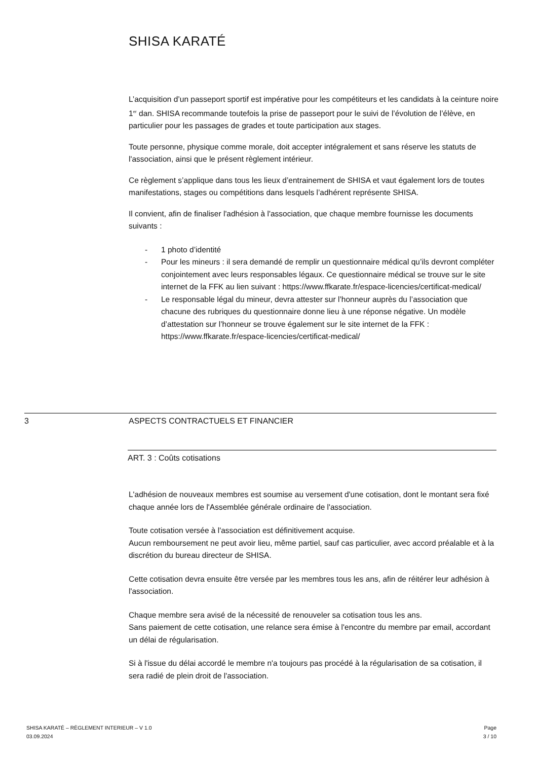SHISA KARATÉ
L’acquisition d’un passeport sportif est impérative pour les compétiteurs et les candidats à la ceinture noire 1<sup>er</sup> dan. SHISA recommande toutefois la prise de passeport pour le suivi de l’évolution de l’élève, en particulier pour les passages de grades et toute participation aux stages.
Toute personne, physique comme morale, doit accepter intégralement et sans réserve les statuts de l'association, ainsi que le présent règlement intérieur.
Ce règlement s’applique dans tous les lieux d’entrainement de SHISA et vaut également lors de toutes manifestations, stages ou compétitions dans lesquels l’adhérent représente SHISA.
Il convient, afin de finaliser l'adhésion à l'association, que chaque membre fournisse les documents suivants :
- 1 photo d’identité
- Pour les mineurs : il sera demandé de remplir un questionnaire médical qu’ils devront compléter conjointement avec leurs responsables légaux. Ce questionnaire médical se trouve sur le site internet de la FFK au lien suivant : https://www.ffkarate.fr/espace-licencies/certificat-medical/
- Le responsable légal du mineur, devra attester sur l’honneur auprès du l’association que chacune des rubriques du questionnaire donne lieu à une réponse négative. Un modèle d’attestation sur l’honneur se trouve également sur le site internet de la FFK : https://www.ffkarate.fr/espace-licencies/certificat-medical/
3 ASPECTS CONTRACTUELS ET FINANCIER
ART. 3 : Coûts cotisations
L'adhésion de nouveaux membres est soumise au versement d'une cotisation, dont le montant sera fixé chaque année lors de l'Assemblée générale ordinaire de l'association.
Toute cotisation versée à l'association est définitivement acquise.
Aucun remboursement ne peut avoir lieu, même partiel, sauf cas particulier, avec accord préalable et à la discrétion du bureau directeur de SHISA.
Cette cotisation devra ensuite être versée par les membres tous les ans, afin de réitérer leur adhésion à l'association.
Chaque membre sera avisé de la nécessité de renouveler sa cotisation tous les ans.
Sans paiement de cette cotisation, une relance sera émise à l'encontre du membre par email, accordant un délai de régularisation.
Si à l'issue du délai accordé le membre n'a toujours pas procédé à la régularisation de sa cotisation, il sera radié de plein droit de l'association.
SHISA KARATÉ – RÈGLEMENT INTERIEUR – V 1.0
03.09.2024
Page
3 / 10